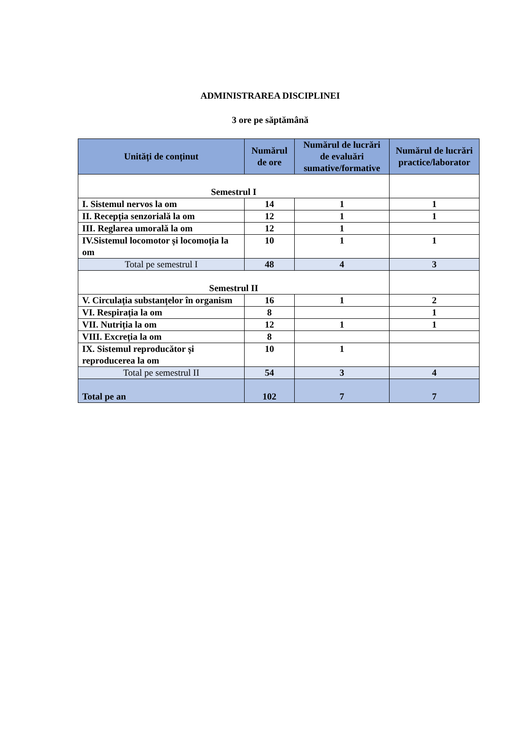ADMINISTRAREA DISCIPLINEI
3 ore pe săptămână
| Unități de conținut | Numărul de ore | Numărul de lucrări de evaluări sumative/formative | Numărul de lucrări practice/laborator |
| --- | --- | --- | --- |
| Semestrul I | | | |
| I. Sistemul nervos la om | 14 | 1 | 1 |
| II. Recepția senzorială la om | 12 | 1 | 1 |
| III. Reglarea umorală la om | 12 | 1 | |
| IV.Sistemul locomotor și locomoția la om | 10 | 1 | 1 |
| Total pe semestrul I | 48 | 4 | 3 |
| Semestrul II | | | |
| V. Circulația substanțelor în organism | 16 | 1 | 2 |
| VI. Respirația la om | 8 | | 1 |
| VII. Nutriția la om | 12 | 1 | 1 |
| VIII. Excreția la om | 8 | | |
| IX. Sistemul reproducător și reproducerea la om | 10 | 1 | |
| Total pe semestrul II | 54 | 3 | 4 |
| Total pe an | 102 | 7 | 7 |